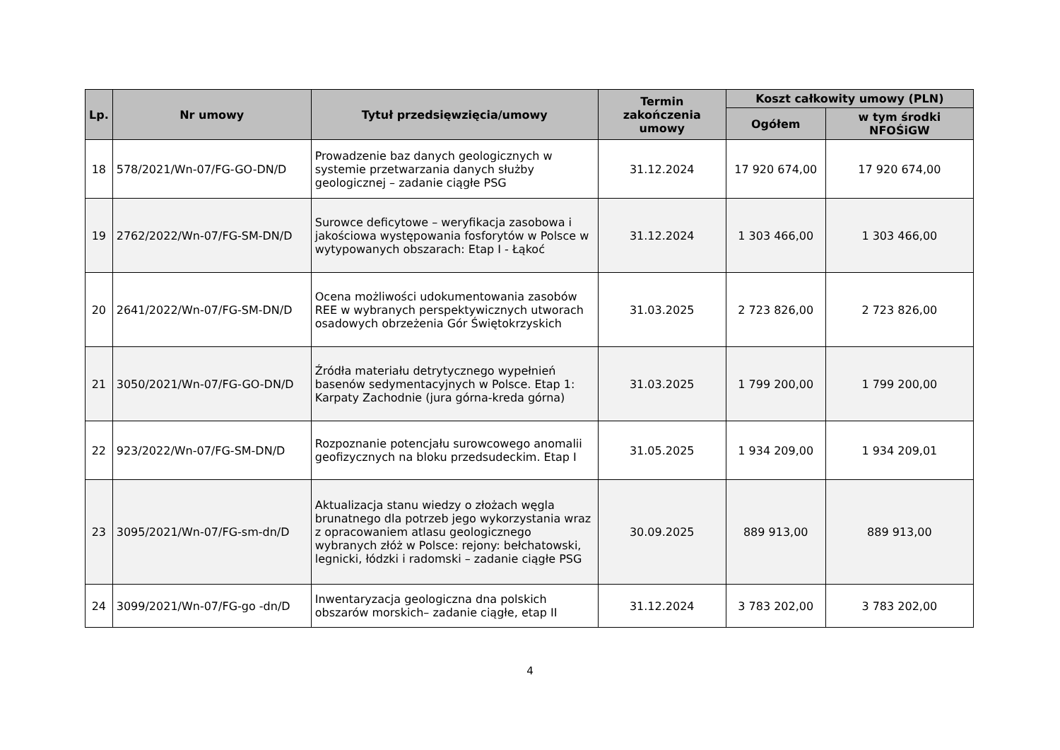| Lp. | Nr umowy | Tytuł przedsięwzięcia/umowy | Termin zakończenia umowy | Koszt całkowity umowy (PLN) | |
| --- | --- | --- | --- | --- | --- |
| | | | | Ogółem | w tym środki NFOŚiGW |
| 18 | 578/2021/Wn-07/FG-GO-DN/D | Prowadzenie baz danych geologicznych w systemie przetwarzania danych służby geologicznej – zadanie ciągłe PSG | 31.12.2024 | 17 920 674,00 | 17 920 674,00 |
| 19 | 2762/2022/Wn-07/FG-SM-DN/D | Surowce deficytowe – weryfikacja zasobowa i jakościowa występowania fosforytów w Polsce w wytypowanych obszarach: Etap I - Łąkoć | 31.12.2024 | 1 303 466,00 | 1 303 466,00 |
| 20 | 2641/2022/Wn-07/FG-SM-DN/D | Ocena możliwości udokumentowania zasobów REE w wybranych perspektywicznych utworach osadowych obrzeżenia Gór Świętokrzyskich | 31.03.2025 | 2 723 826,00 | 2 723 826,00 |
| 21 | 3050/2021/Wn-07/FG-GO-DN/D | Źródła materiału detrytycznego wypełnień basenów sedymentacyjnych w Polsce. Etap 1: Karpaty Zachodnie (jura górna-kreda górna) | 31.03.2025 | 1 799 200,00 | 1 799 200,00 |
| 22 | 923/2022/Wn-07/FG-SM-DN/D | Rozpoznanie potencjału surowcowego anomalii geofizycznych na bloku przedsudeckim. Etap I | 31.05.2025 | 1 934 209,00 | 1 934 209,01 |
| 23 | 3095/2021/Wn-07/FG-sm-dn/D | Aktualizacja stanu wiedzy o złożach węgla brunatnego dla potrzeb jego wykorzystania wraz z opracowaniem atlasu geologicznego wybranych złóż w Polsce: rejony: bełchatowski, legnicki, łódzki i radomski – zadanie ciągłe PSG | 30.09.2025 | 889 913,00 | 889 913,00 |
| 24 | 3099/2021/Wn-07/FG-go -dn/D | Inwentaryzacja geologiczna dna polskich obszarów morskich– zadanie ciągłe, etap II | 31.12.2024 | 3 783 202,00 | 3 783 202,00 |
4